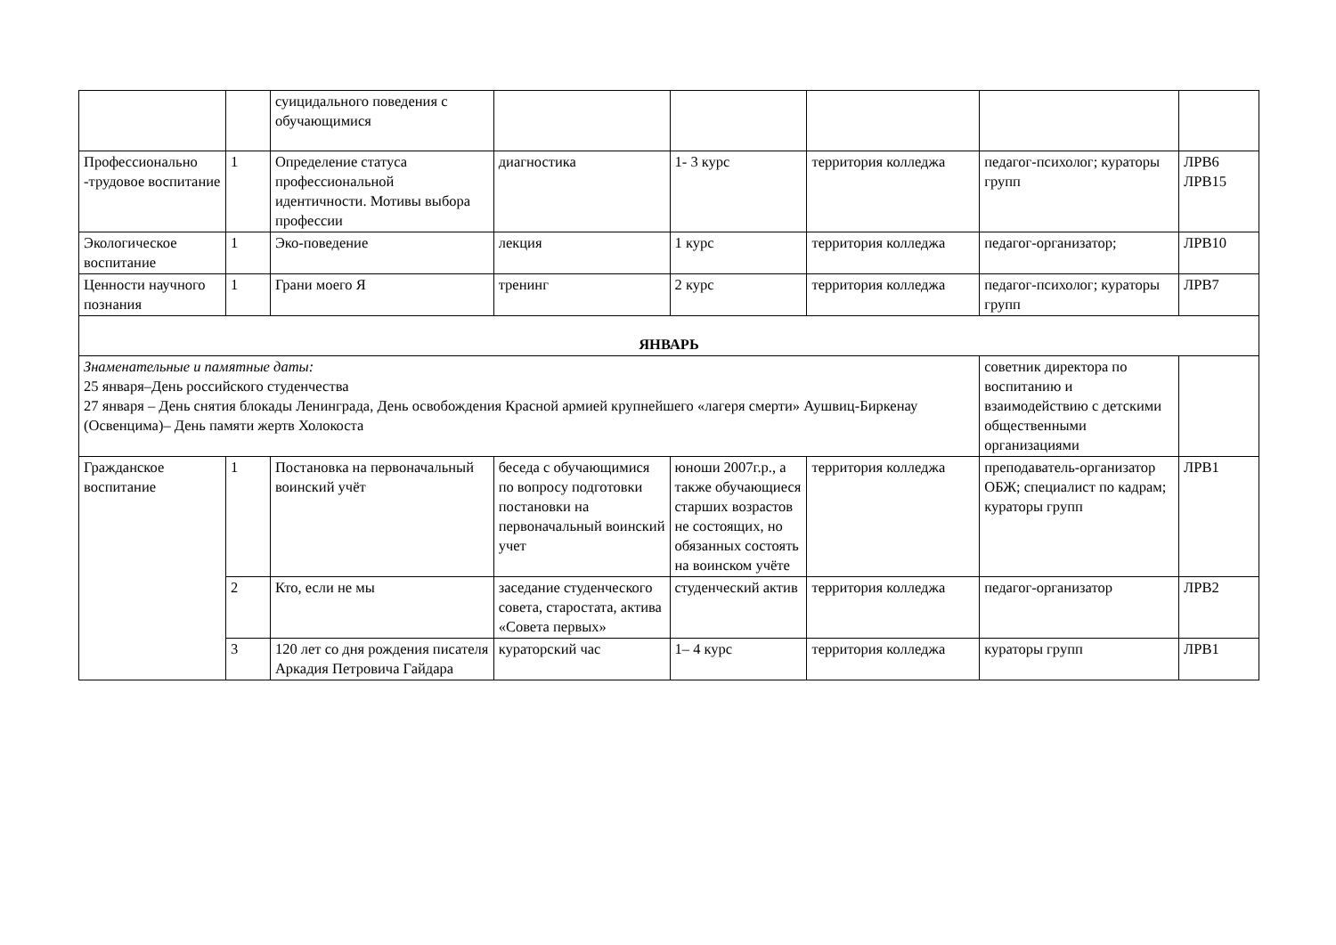| | | суицидального поведения с обучающимися | | | | | |
| Профессионально -трудовое воспитание | 1 | Определение статуса профессиональной идентичности. Мотивы выбора профессии | диагностика | 1- 3 курс | территория колледжа | педагог-психолог; кураторы групп | ЛРВ6 ЛРВ15 |
| Экологическое воспитание | 1 | Эко-поведение | лекция | 1 курс | территория колледжа | педагог-организатор; | ЛРВ10 |
| Ценности научного познания | 1 | Грани моего Я | тренинг | 2 курс | территория колледжа | педагог-психолог; кураторы групп | ЛРВ7 |
| ЯНВАРЬ | | | | | | | |
| Знаменательные и памятные даты: 25 января–День российского студенчества 27 января – День снятия блокады Ленинграда, День освобождения Красной армией крупнейшего «лагеря смерти» Аушвиц-Биркенау (Освенцима)– День памяти жертв Холокоста | | | | | | советник директора по воспитанию и взаимодействию с детскими общественными организациями | |
| Гражданское воспитание | 1 | Постановка на первоначальный воинский учёт | беседа с обучающимися по вопросу подготовки постановки на первоначальный воинский учет | юноши 2007г.р., а также обучающиеся старших возрастов не состоящих, но обязанных состоять на воинском учёте | территория колледжа | преподаватель-организатор ОБЖ; специалист по кадрам; кураторы групп | ЛРВ1 |
| | 2 | Кто, если не мы | заседание студенческого совета, старостата, актива «Совета первых» | студенческий актив | территория колледжа | педагог-организатор | ЛРВ2 |
| | 3 | 120 лет со дня рождения писателя Аркадия Петровича Гайдара | кураторский час | 1– 4 курс | территория колледжа | кураторы групп | ЛРВ1 |